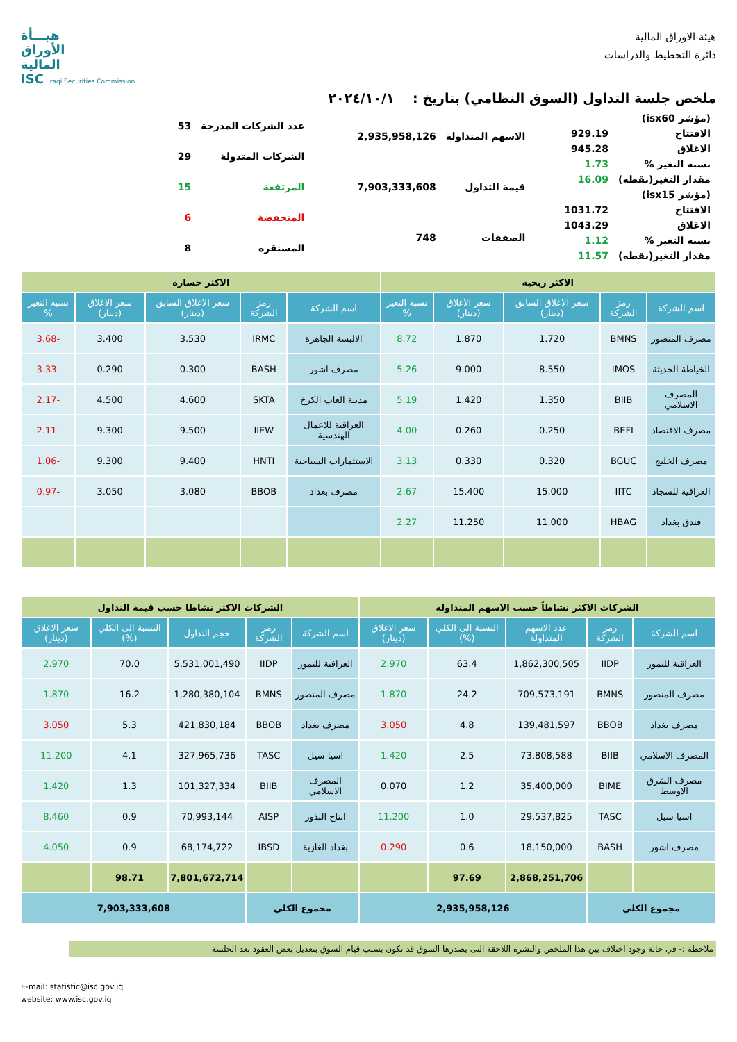هيئة الاوراق المالية
دائرة التخطيط والدراسات
هيـــأة
الأوراق
المالية
ISC Iraqi Securities Commission
ملخص جلسة التداول (السوق النظامي) بتاريخ : ٢٠٢٤/١٠/١
| (مؤشر isx60) | |
| الافتتاح | 929.19 |
| الاغلاق | 945.28 |
| نسبه التغير % | 1.73 |
| مقدار التغير(نقطه) | 16.09 |
| (مؤشر isx15) | |
| الافتتاح | 1031.72 |
| الاغلاق | 1043.29 |
| نسبه التغير % | 1.12 |
| مقدار التغير(نقطه) | 11.57 |
| الاسهم المتداولة | 2,935,958,126 |
| قيمة التداول | 7,903,333,608 |
| الصفقات | 748 |
| عدد الشركات المدرجة | 53 |
| الشركات المتدولة | 29 |
| المرتفعة | 15 |
| المنخفضة | 6 |
| المستقره | 8 |
| الاكثر ربحية | | | | | الاكثر خسارة | | | | |
| --- | --- | --- | --- | --- | --- | --- | --- | --- | --- |
| اسم الشركة | رمز الشركة | سعر الاغلاق السابق (دينار) | سعر الاغلاق (دينار) | نسبة التغير % | اسم الشركة | رمز الشركة | سعر الاغلاق السابق (دينار) | سعر الاغلاق (دينار) | نسبة التغير % |
| مصرف المنصور | BMNS | 1.720 | 1.870 | 8.72 | الالبسة الجاهزة | IRMC | 3.530 | 3.400 | -3.68 |
| الخياطة الحديثة | IMOS | 8.550 | 9.000 | 5.26 | مصرف اشور | BASH | 0.300 | 0.290 | -3.33 |
| المصرف الاسلامي | BIIB | 1.350 | 1.420 | 5.19 | مدينة العاب الكرخ | SKTA | 4.600 | 4.500 | -2.17 |
| مصرف الاقتصاد | BEFI | 0.250 | 0.260 | 4.00 | العراقية للاعمال الهندسية | IIEW | 9.500 | 9.300 | -2.11 |
| مصرف الخليج | BGUC | 0.320 | 0.330 | 3.13 | الاستثمارات السياحية | HNTI | 9.400 | 9.300 | -1.06 |
| العراقية للسجاد | IITC | 15.000 | 15.400 | 2.67 | مصرف بغداد | BBOB | 3.080 | 3.050 | -0.97 |
| فندق بغداد | HBAG | 11.000 | 11.250 | 2.27 | | | | | |
| الشركات الاكثر نشاطاً حسب الاسهم المتداولة | | | | | الشركات الاكثر نشاطا حسب قيمة التداول | | | | |
| --- | --- | --- | --- | --- | --- | --- | --- | --- | --- |
| اسم الشركة | رمز الشركة | عدد الاسهم المتداولة | النسبة الى الكلي (%) | سعر الاغلاق (دينار) | اسم الشركة | رمز الشركة | حجم التداول | النسبة الى الكلي (%) | سعر الاغلاق (دينار) |
| العراقية للتمور | IIDP | 1,862,300,505 | 63.4 | 2.970 | العراقية للتمور | IIDP | 5,531,001,490 | 70.0 | 2.970 |
| مصرف المنصور | BMNS | 709,573,191 | 24.2 | 1.870 | مصرف المنصور | BMNS | 1,280,380,104 | 16.2 | 1.870 |
| مصرف بغداد | BBOB | 139,481,597 | 4.8 | 3.050 | مصرف بغداد | BBOB | 421,830,184 | 5.3 | 3.050 |
| المصرف الاسلامي | BIIB | 73,808,588 | 2.5 | 1.420 | اسيا سيل | TASC | 327,965,736 | 4.1 | 11.200 |
| مصرف الشرق الاوسط | BIME | 35,400,000 | 1.2 | 0.070 | المصرف الاسلامي | BIIB | 101,327,334 | 1.3 | 1.420 |
| اسيا سيل | TASC | 29,537,825 | 1.0 | 11.200 | انتاج البذور | AISP | 70,993,144 | 0.9 | 8.460 |
| مصرف اشور | BASH | 18,150,000 | 0.6 | 0.290 | بغداد الغازية | IBSD | 68,174,722 | 0.9 | 4.050 |
| | | 2,868,251,706 | 97.69 | | | | 7,801,672,714 | 98.71 | |
| مجموع الكلي | | 2,935,958,126 | | | مجموع الكلي | | 7,903,333,608 | | |
ملاحظة :- في حالة وجود اختلاف بين هذا الملخص والنشره اللاحقة التى يصدرها السوق قد تكون بسبب قيام السوق بتعديل بعض العقود بعد الجلسة
E-mail: statistic@isc.gov.iq
website: www.isc.gov.iq